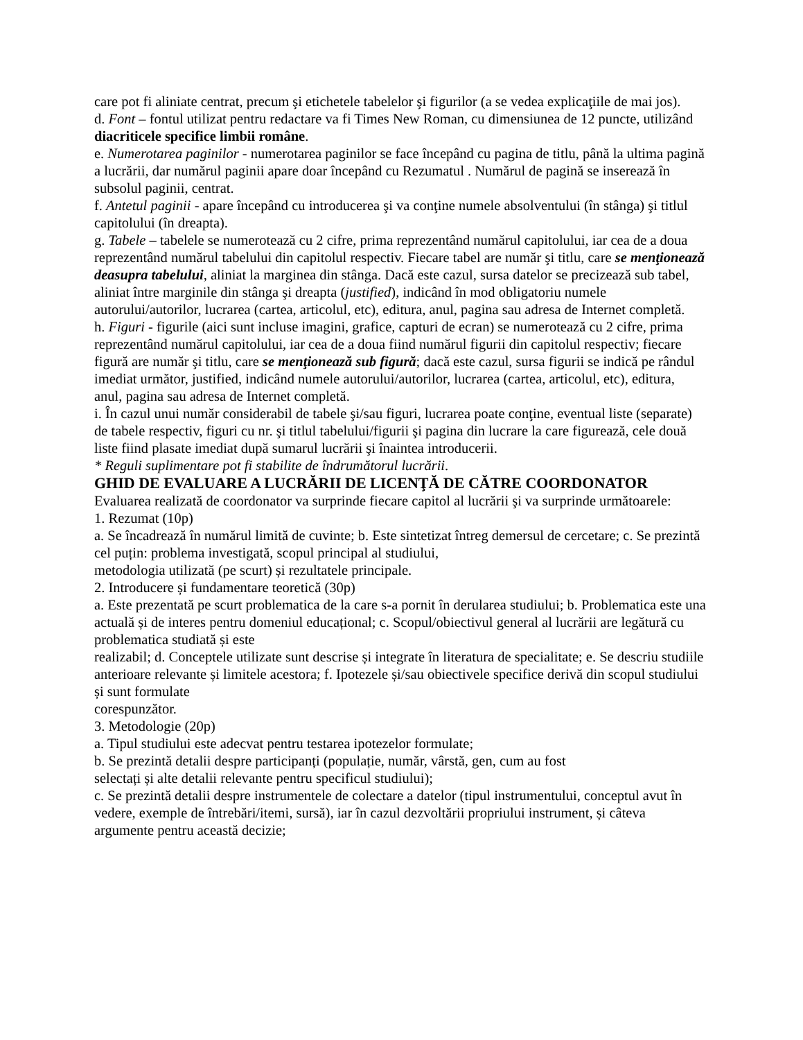care pot fi aliniate centrat, precum şi etichetele tabelelor şi figurilor (a se vedea explicaţiile de mai jos).
d. Font – fontul utilizat pentru redactare va fi Times New Roman, cu dimensiunea de 12 puncte, utilizând diacriticele specifice limbii române.
e. Numerotarea paginilor - numerotarea paginilor se face începând cu pagina de titlu, până la ultima pagină a lucrării, dar numărul paginii apare doar începând cu Rezumatul . Numărul de pagină se inserează în subsolul paginii, centrat.
f. Antetul paginii - apare începând cu introducerea şi va conţine numele absolventului (în stânga) şi titlul capitolului (în dreapta).
g. Tabele – tabelele se numerotează cu 2 cifre, prima reprezentând numărul capitolului, iar cea de a doua reprezentând numărul tabelului din capitolul respectiv. Fiecare tabel are număr şi titlu, care se menţionează deasupra tabelului, aliniat la marginea din stânga. Dacă este cazul, sursa datelor se precizează sub tabel, aliniat între marginile din stânga şi dreapta (justified), indicând în mod obligatoriu numele autorului/autorilor, lucrarea (cartea, articolul, etc), editura, anul, pagina sau adresa de Internet completă.
h. Figuri - figurile (aici sunt incluse imagini, grafice, capturi de ecran) se numerotează cu 2 cifre, prima reprezentând numărul capitolului, iar cea de a doua fiind numărul figurii din capitolul respectiv; fiecare figură are număr şi titlu, care se menţionează sub figură; dacă este cazul, sursa figurii se indică pe rândul imediat următor, justified, indicând numele autorului/autorilor, lucrarea (cartea, articolul, etc), editura, anul, pagina sau adresa de Internet completă.
i. În cazul unui număr considerabil de tabele şi/sau figuri, lucrarea poate conţine, eventual liste (separate) de tabele respectiv, figuri cu nr. şi titlul tabelului/figurii şi pagina din lucrare la care figurează, cele două liste fiind plasate imediat după sumarul lucrării şi înaintea introducerii.
* Reguli suplimentare pot fi stabilite de îndrumătorul lucrării.
GHID DE EVALUARE A LUCRĂRII DE LICENŢĂ DE CĂTRE COORDONATOR
Evaluarea realizată de coordonator va surprinde fiecare capitol al lucrării şi va surprinde următoarele:
1. Rezumat (10p)
a. Se încadrează în numărul limită de cuvinte; b. Este sintetizat întreg demersul de cercetare; c. Se prezintă cel puțin: problema investigată, scopul principal al studiului,
metodologia utilizată (pe scurt) și rezultatele principale.
2. Introducere și fundamentare teoretică (30p)
a. Este prezentată pe scurt problematica de la care s-a pornit în derularea studiului; b. Problematica este una actuală și de interes pentru domeniul educațional; c. Scopul/obiectivul general al lucrării are legătură cu problematica studiată și este
realizabil; d. Conceptele utilizate sunt descrise și integrate în literatura de specialitate; e. Se descriu studiile anterioare relevante și limitele acestora; f. Ipotezele și/sau obiectivele specifice derivă din scopul studiului și sunt formulate
corespunzător.
3. Metodologie (20p)
a. Tipul studiului este adecvat pentru testarea ipotezelor formulate;
b. Se prezintă detalii despre participanți (populație, număr, vârstă, gen, cum au fost
selectați și alte detalii relevante pentru specificul studiului);
c. Se prezintă detalii despre instrumentele de colectare a datelor (tipul instrumentului, conceptul avut în vedere, exemple de întrebări/itemi, sursă), iar în cazul dezvoltării propriului instrument, și câteva argumente pentru această decizie;